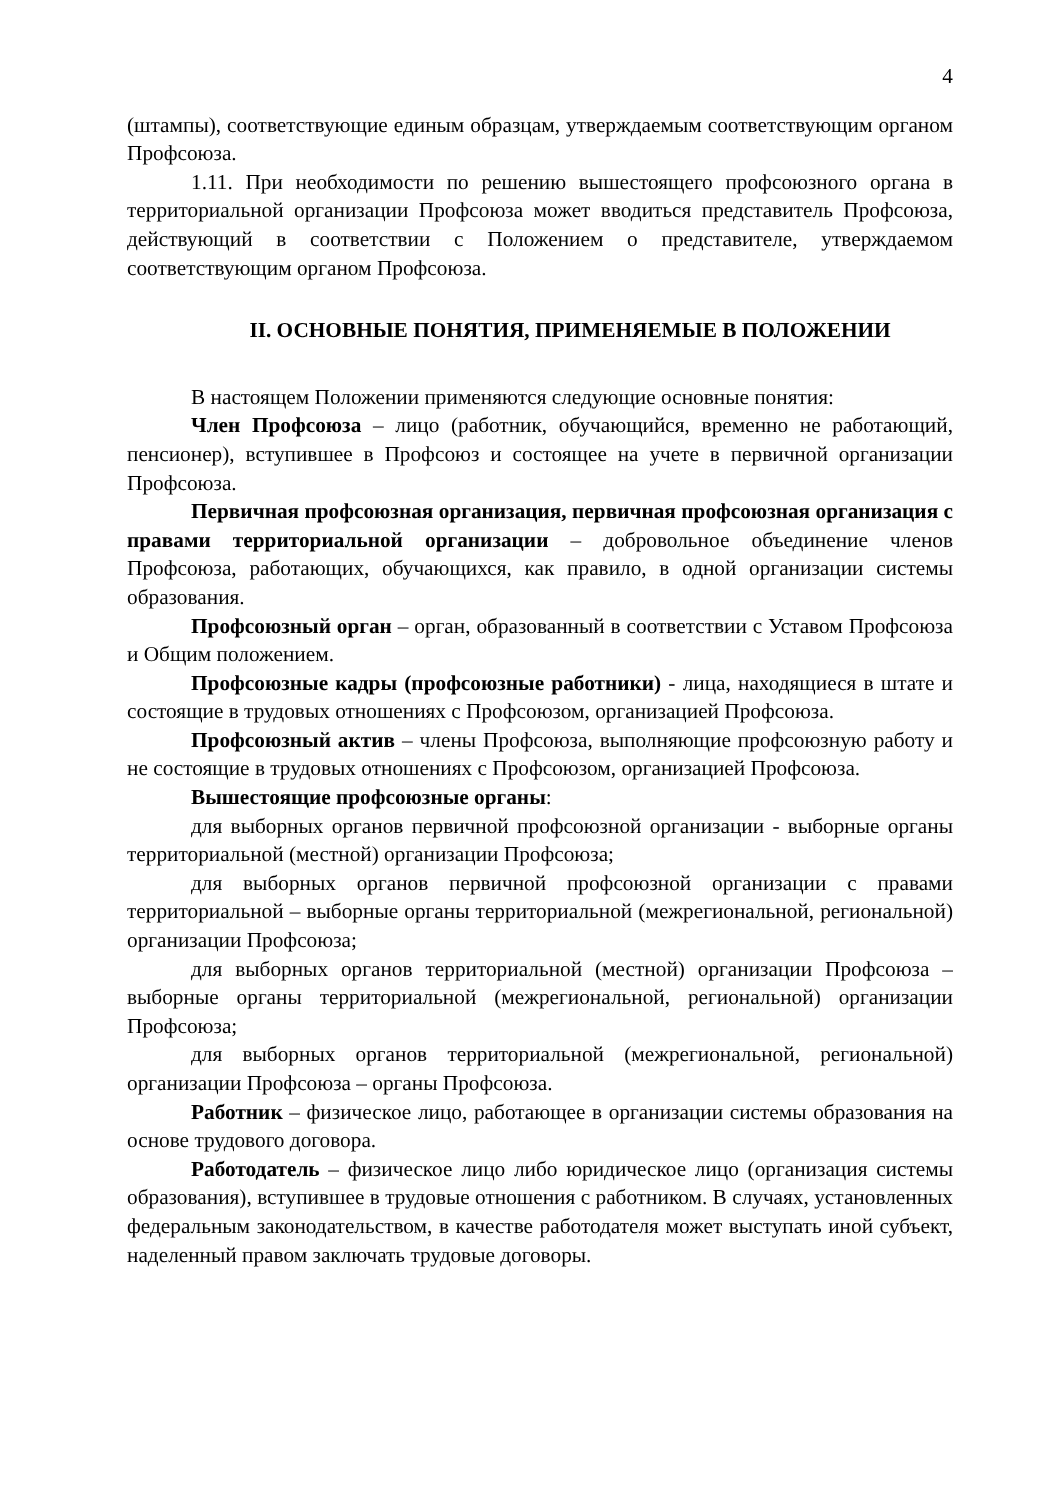4
(штампы), соответствующие единым образцам, утверждаемым соответствующим органом Профсоюза.
1.11. При необходимости по решению вышестоящего профсоюзного органа в территориальной организации Профсоюза может вводиться представитель Профсоюза, действующий в соответствии с Положением о представителе, утверждаемом соответствующим органом Профсоюза.
II. ОСНОВНЫЕ ПОНЯТИЯ, ПРИМЕНЯЕМЫЕ В ПОЛОЖЕНИИ
В настоящем Положении применяются следующие основные понятия:
Член Профсоюза – лицо (работник, обучающийся, временно не работающий, пенсионер), вступившее в Профсоюз и состоящее на учете в первичной организации Профсоюза.
Первичная профсоюзная организация, первичная профсоюзная организация с правами территориальной организации – добровольное объединение членов Профсоюза, работающих, обучающихся, как правило, в одной организации системы образования.
Профсоюзный орган – орган, образованный в соответствии с Уставом Профсоюза и Общим положением.
Профсоюзные кадры (профсоюзные работники) - лица, находящиеся в штате и состоящие в трудовых отношениях с Профсоюзом, организацией Профсоюза.
Профсоюзный актив – члены Профсоюза, выполняющие профсоюзную работу и не состоящие в трудовых отношениях с Профсоюзом, организацией Профсоюза.
Вышестоящие профсоюзные органы:
для выборных органов первичной профсоюзной организации - выборные органы территориальной (местной) организации Профсоюза;
для выборных органов первичной профсоюзной организации с правами территориальной – выборные органы территориальной (межрегиональной, региональной) организации Профсоюза;
для выборных органов территориальной (местной) организации Профсоюза – выборные органы территориальной (межрегиональной, региональной) организации Профсоюза;
для выборных органов территориальной (межрегиональной, региональной) организации Профсоюза – органы Профсоюза.
Работник – физическое лицо, работающее в организации системы образования на основе трудового договора.
Работодатель – физическое лицо либо юридическое лицо (организация системы образования), вступившее в трудовые отношения с работником. В случаях, установленных федеральным законодательством, в качестве работодателя может выступать иной субъект, наделенный правом заключать трудовые договоры.